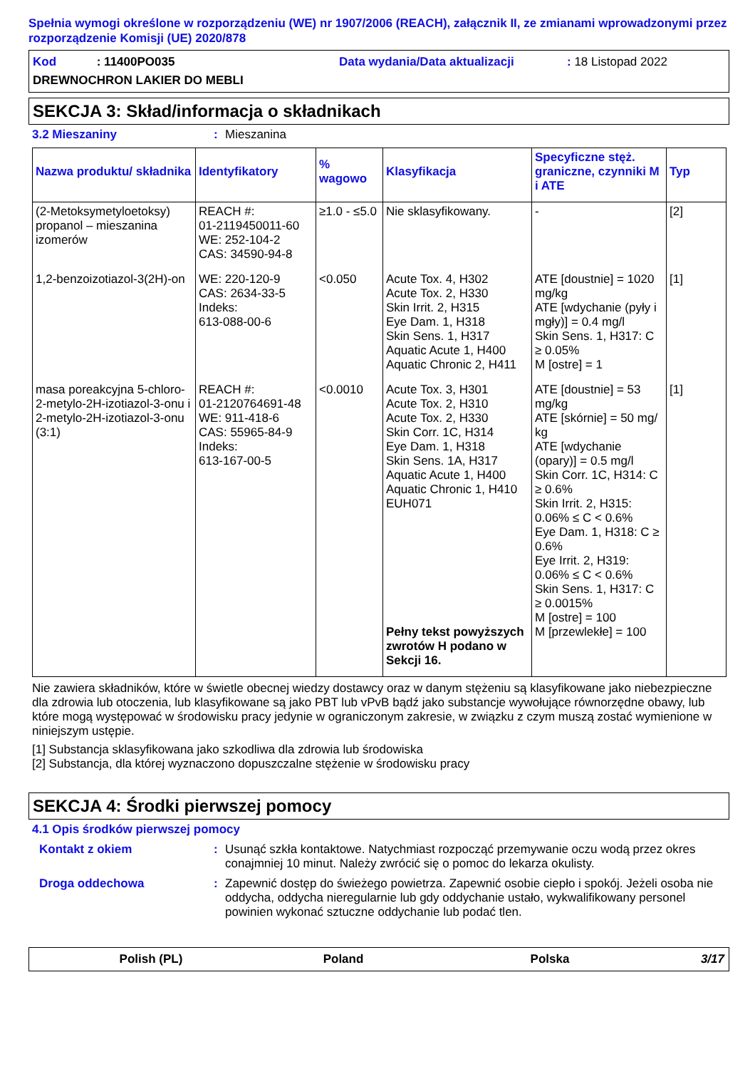Spełnia wymogi określone w rozporządzeniu (WE) nr 1907/2006 (REACH), załącznik II, ze zmianami wprowadzonymi przez rozporządzenie Komisji (UE) 2020/878
Kod : 11400PO035
Data wydania/Data aktualizacji
: 18 Listopad 2022
DREWNOCHRON LAKIER DO MEBLI
SEKCJA 3: Skład/informacja o składnikach
3.2 Mieszaniny: Mieszanina
| Nazwa produktu/ składnika | Identyfikatory | % wagowo | Klasyfikacja | Specyficzne stęż. graniczne, czynniki M i ATE | Typ |
| --- | --- | --- | --- | --- | --- |
| (2-Metoksymetyloetoksy) propanol – mieszanina izomerów | REACH #: 01-2119450011-60 WE: 252-104-2 CAS: 34590-94-8 | ≥1.0 - ≤5.0 | Nie sklasyfikowany. | - | [2] |
| 1,2-benzoizotiazol-3(2H)-on | WE: 220-120-9 CAS: 2634-33-5 Indeks: 613-088-00-6 | <0.050 | Acute Tox. 4, H302 Acute Tox. 2, H330 Skin Irrit. 2, H315 Eye Dam. 1, H318 Skin Sens. 1, H317 Aquatic Acute 1, H400 Aquatic Chronic 2, H411 | ATE [doustnie] = 1020 mg/kg ATE [wdychanie (pyły i mgły)] = 0.4 mg/l Skin Sens. 1, H317: C ≥ 0.05% M [ostre] = 1 | [1] |
| masa poreakcyjna 5-chloro-2-metylo-2H-izotiazol-3-onu i 2-metylo-2H-izotiazol-3-onu (3:1) | REACH #: 01-2120764691-48 WE: 911-418-6 CAS: 55965-84-9 Indeks: 613-167-00-5 | <0.0010 | Acute Tox. 3, H301 Acute Tox. 2, H310 Acute Tox. 2, H330 Skin Corr. 1C, H314 Eye Dam. 1, H318 Skin Sens. 1A, H317 Aquatic Acute 1, H400 Aquatic Chronic 1, H410 EUH071 Pełny tekst powyższych zwrotów H podano w Sekcji 16. | ATE [doustnie] = 53 mg/kg ATE [skórnie] = 50 mg/ kg ATE [wdychanie (opary)] = 0.5 mg/l Skin Corr. 1C, H314: C ≥ 0.6% Skin Irrit. 2, H315: 0.06% ≤ C < 0.6% Eye Dam. 1, H318: C ≥ 0.6% Eye Irrit. 2, H319: 0.06% ≤ C < 0.6% Skin Sens. 1, H317: C ≥ 0.0015% M [ostre] = 100 M [przewlekłe] = 100 | [1] |
Nie zawiera składników, które w świetle obecnej wiedzy dostawcy oraz w danym stężeniu są klasyfikowane jako niebezpieczne dla zdrowia lub otoczenia, lub klasyfikowane są jako PBT lub vPvB bądź jako substancje wywołujące równorzędne obawy, lub które mogą występować w środowisku pracy jedynie w ograniczonym zakresie, w związku z czym muszą zostać wymienione w niniejszym ustępie.
[1] Substancja sklasyfikowana jako szkodliwa dla zdrowia lub środowiska
[2] Substancja, dla której wyznaczono dopuszczalne stężenie w środowisku pracy
SEKCJA 4: Środki pierwszej pomocy
4.1 Opis środków pierwszej pomocy
Kontakt z okiem: Usunąć szkła kontaktowe. Natychmiast rozpocząć przemywanie oczu wodą przez okres conajmniej 10 minut. Należy zwrócić się o pomoc do lekarza okulisty.
Droga oddechowa: Zapewnić dostęp do świeżego powietrza. Zapewnić osobie ciepło i spokój. Jeżeli osoba nie oddycha, oddycha nieregularnie lub gdy oddychanie ustało, wykwalifikowany personel powinien wykonać sztuczne oddychanie lub podać tlen.
Polish (PL) Poland Polska 3/17